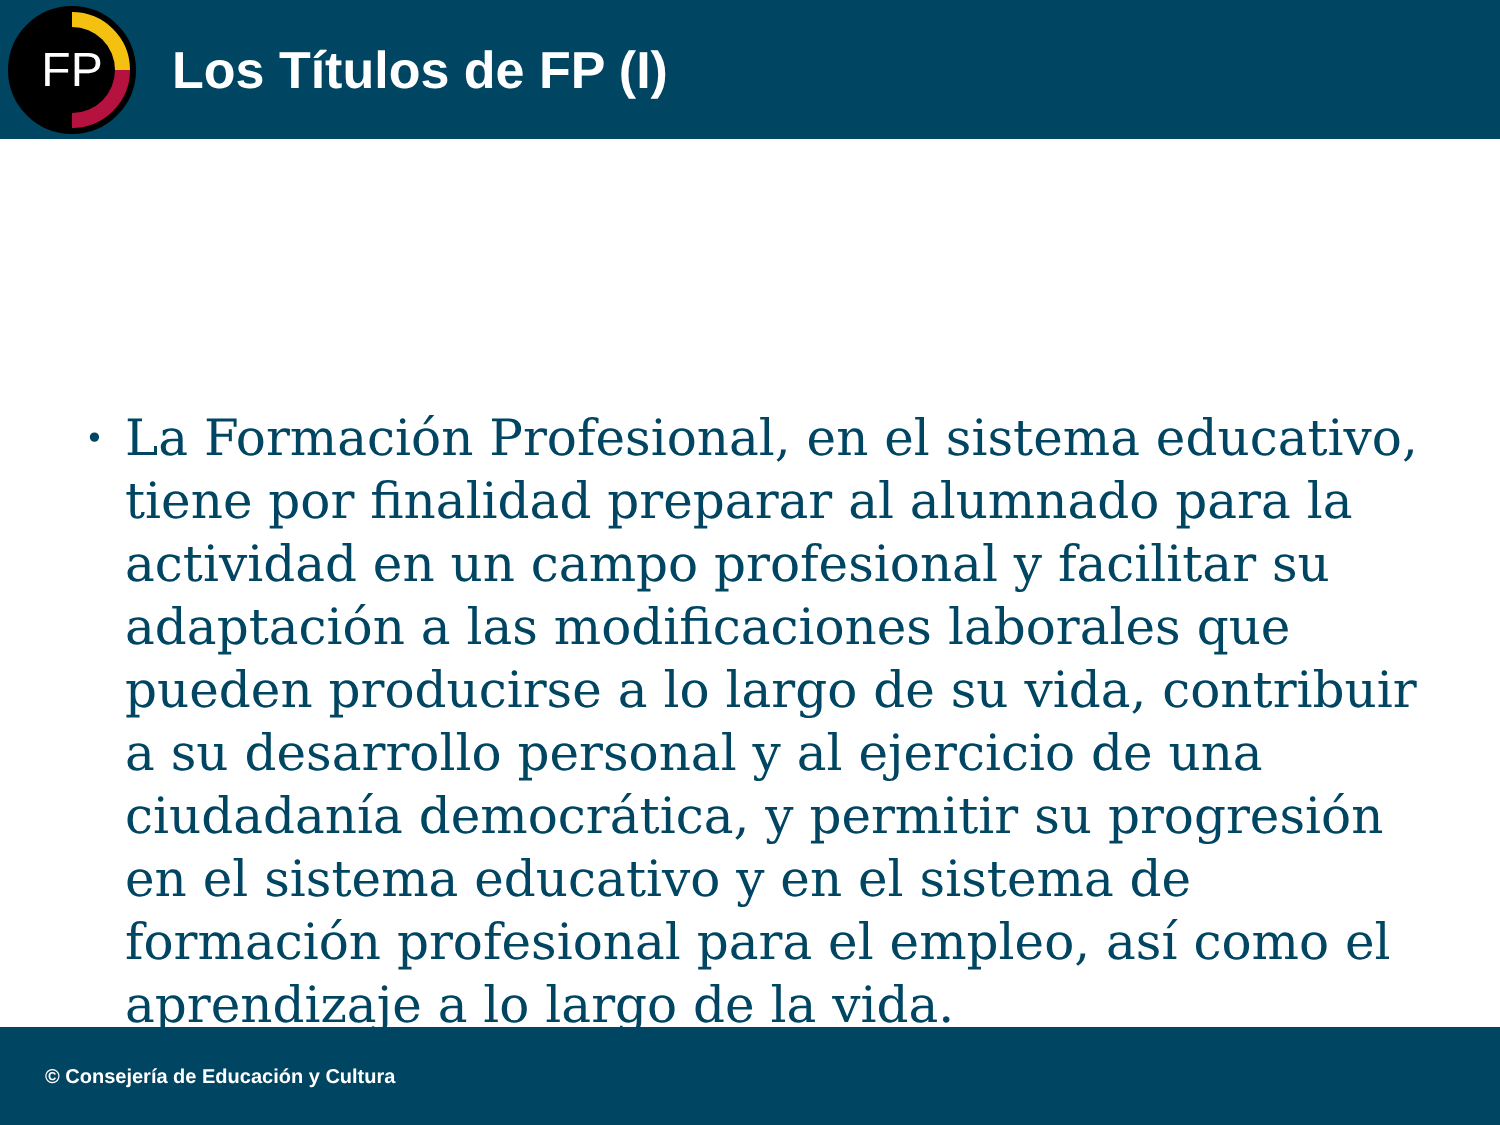FP
Los Títulos de FP (I)
•
La Formación Profesional, en el sistema educativo, tiene por finalidad preparar al alumnado para la actividad en un campo profesional y facilitar su adaptación a las modificaciones laborales que pueden producirse a lo largo de su vida, contribuir a su desarrollo personal y al ejercicio de una ciudadanía democrática, y permitir su progresión en el sistema educativo y en el sistema de formación profesional para el empleo, así como el aprendizaje a lo largo de la vida.
© Consejería de Educación y Cultura